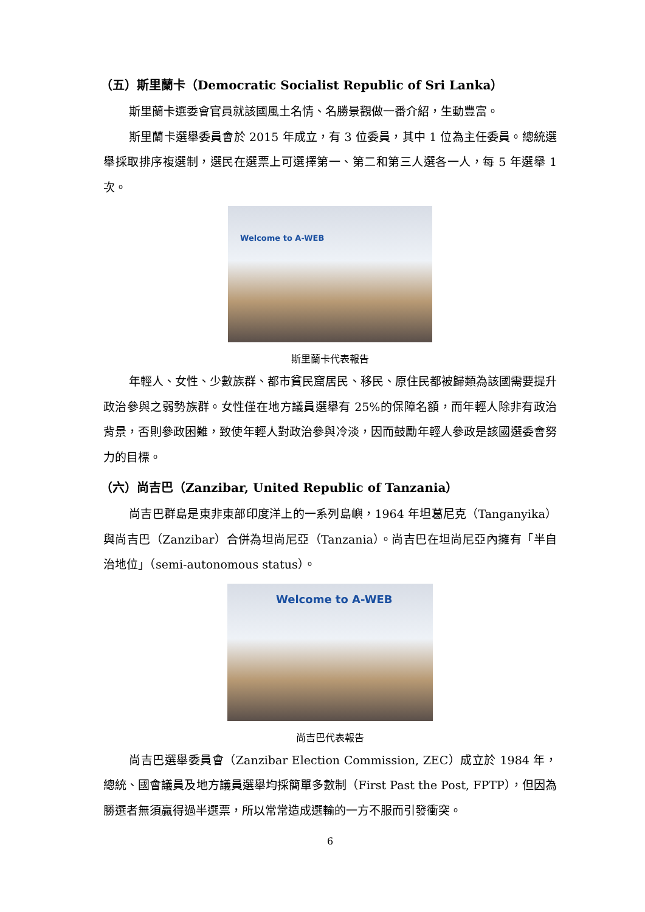（五）斯里蘭卡（Democratic Socialist Republic of Sri Lanka）
斯里蘭卡選委會官員就該國風土名情、名勝景觀做一番介紹，生動豐富。
斯里蘭卡選舉委員會於 2015 年成立，有 3 位委員，其中 1 位為主任委員。總統選舉採取排序複選制，選民在選票上可選擇第一、第二和第三人選各一人，每 5 年選舉 1 次。
Welcome to A-WEB
斯里蘭卡代表報告
年輕人、女性、少數族群、都市貧民窟居民、移民、原住民都被歸類為該國需要提升政治參與之弱勢族群。女性僅在地方議員選舉有 25%的保障名額，而年輕人除非有政治背景，否則參政困難，致使年輕人對政治參與冷淡，因而鼓勵年輕人參政是該國選委會努力的目標。
（六）尚吉巴（Zanzibar, United Republic of Tanzania）
尚吉巴群島是東非東部印度洋上的一系列島嶼，1964 年坦葛尼克（Tanganyika）與尚吉巴（Zanzibar）合併為坦尚尼亞（Tanzania）。尚吉巴在坦尚尼亞內擁有「半自治地位」（semi-autonomous status）。
Welcome to A-WEB
尚吉巴代表報告
尚吉巴選舉委員會（Zanzibar Election Commission, ZEC）成立於 1984 年，總統、國會議員及地方議員選舉均採簡單多數制（First Past the Post, FPTP），但因為勝選者無須贏得過半選票，所以常常造成選輸的一方不服而引發衝突。
6